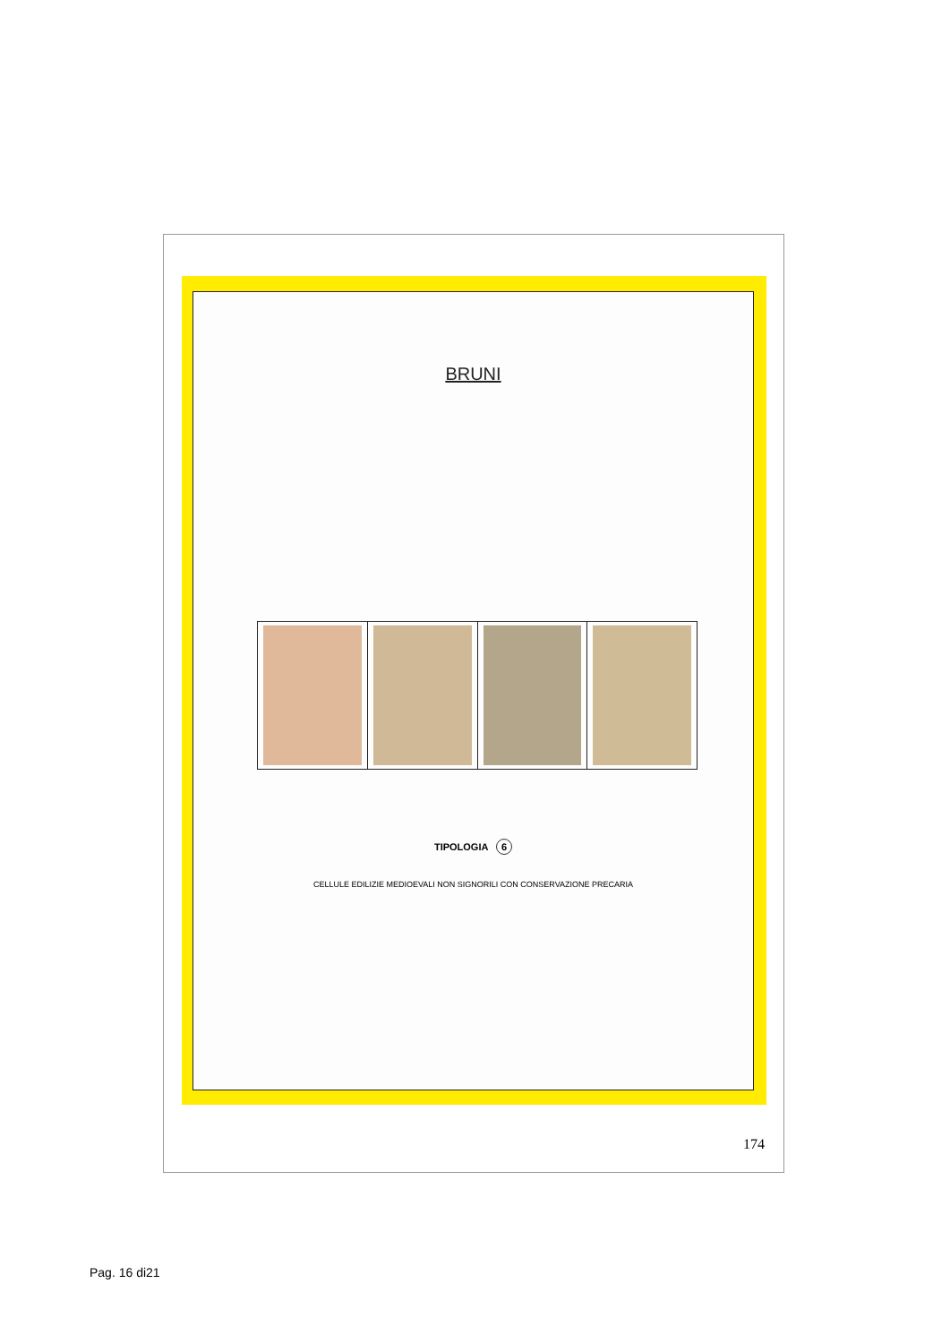BRUNI
TIPOLOGIA 6
CELLULE EDILIZIE MEDIOEVALI NON SIGNORILI CON CONSERVAZIONE PRECARIA
174
Pag. 16 di21